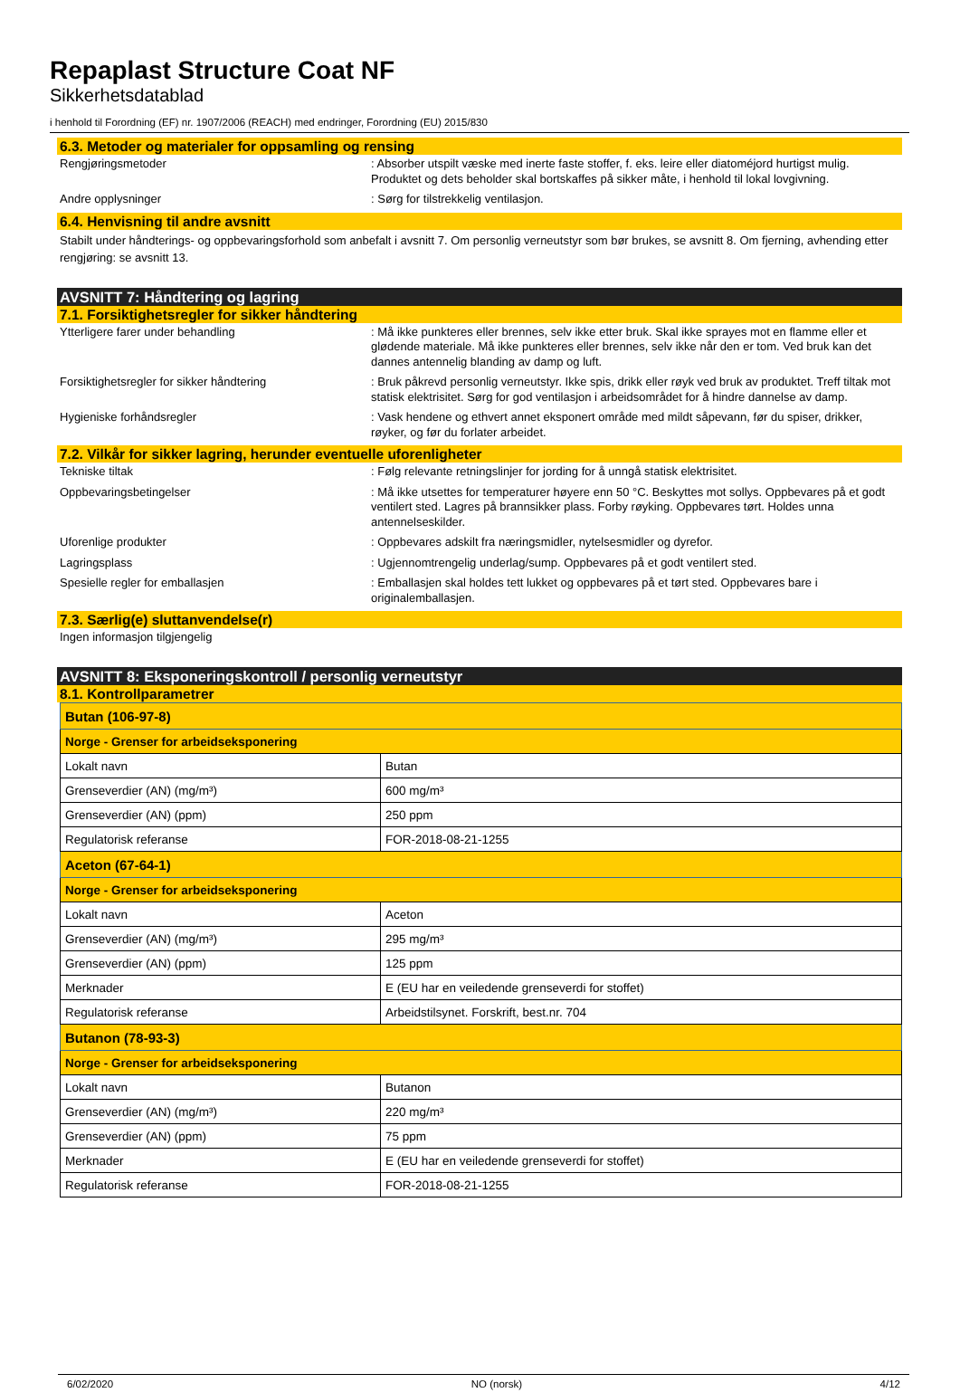Repaplast Structure Coat NF
Sikkerhetsdatablad
i henhold til Forordning (EF) nr. 1907/2006 (REACH) med endringer, Forordning (EU) 2015/830
6.3. Metoder og materialer for oppsamling og rensing
Rengjøringsmetoder : Absorber utspilt væske med inerte faste stoffer, f. eks. leire eller diatoméjord hurtigst mulig. Produktet og dets beholder skal bortskaffes på sikker måte, i henhold til lokal lovgivning.
Andre opplysninger : Sørg for tilstrekkelig ventilasjon.
6.4. Henvisning til andre avsnitt
Stabilt under håndterings- og oppbevaringsforhold som anbefalt i avsnitt 7. Om personlig verneutstyr som bør brukes, se avsnitt 8. Om fjerning, avhending etter rengjøring: se avsnitt 13.
AVSNITT 7: Håndtering og lagring
7.1. Forsiktighetsregler for sikker håndtering
Ytterligere farer under behandling : Må ikke punkteres eller brennes, selv ikke etter bruk. Skal ikke sprayes mot en flamme eller et glødende materiale. Må ikke punkteres eller brennes, selv ikke når den er tom. Ved bruk kan det dannes antennelig blanding av damp og luft.
Forsiktighetsregler for sikker håndtering : Bruk påkrevd personlig verneutstyr. Ikke spis, drikk eller røyk ved bruk av produktet. Treff tiltak mot statisk elektrisitet. Sørg for god ventilasjon i arbeidsområdet for å hindre dannelse av damp.
Hygieniske forhåndsregler : Vask hendene og ethvert annet eksponert område med mildt såpevann, før du spiser, drikker, røyker, og før du forlater arbeidet.
7.2. Vilkår for sikker lagring, herunder eventuelle uforenligheter
Tekniske tiltak : Følg relevante retningslinjer for jording for å unngå statisk elektrisitet.
Oppbevaringsbetingelser : Må ikke utsettes for temperaturer høyere enn 50 °C. Beskyttes mot sollys. Oppbevares på et godt ventilert sted. Lagres på brannsikker plass. Forby røyking. Oppbevares tørt. Holdes unna antennelseskilder.
Uforenlige produkter : Oppbevares adskilt fra næringsmidler, nytelsesmidler og dyrefor.
Lagringsplass : Ugjennomtrengelig underlag/sump. Oppbevares på et godt ventilert sted.
Spesielle regler for emballasjen : Emballasjen skal holdes tett lukket og oppbevares på et tørt sted. Oppbevares bare i originalemballasjen.
7.3. Særlig(e) sluttanvendelse(r)
Ingen informasjon tilgjengelig
AVSNITT 8: Eksponeringskontroll / personlig verneutstyr
8.1. Kontrollparametrer
| Butan (106-97-8) | |
| --- | --- |
| Norge - Grenser for arbeidseksponering | |
| Lokalt navn | Butan |
| Grenseverdier (AN) (mg/m³) | 600 mg/m³ |
| Grenseverdier (AN) (ppm) | 250 ppm |
| Regulatorisk referanse | FOR-2018-08-21-1255 |
| Aceton (67-64-1) | |
| Norge - Grenser for arbeidseksponering | |
| Lokalt navn | Aceton |
| Grenseverdier (AN) (mg/m³) | 295 mg/m³ |
| Grenseverdier (AN) (ppm) | 125 ppm |
| Merknader | E (EU har en veiledende grenseverdi for stoffet) |
| Regulatorisk referanse | Arbeidstilsynet. Forskrift, best.nr. 704 |
| Butanon (78-93-3) | |
| Norge - Grenser for arbeidseksponering | |
| Lokalt navn | Butanon |
| Grenseverdier (AN) (mg/m³) | 220 mg/m³ |
| Grenseverdier (AN) (ppm) | 75 ppm |
| Merknader | E (EU har en veiledende grenseverdi for stoffet) |
| Regulatorisk referanse | FOR-2018-08-21-1255 |
6/02/2020 NO (norsk) 4/12